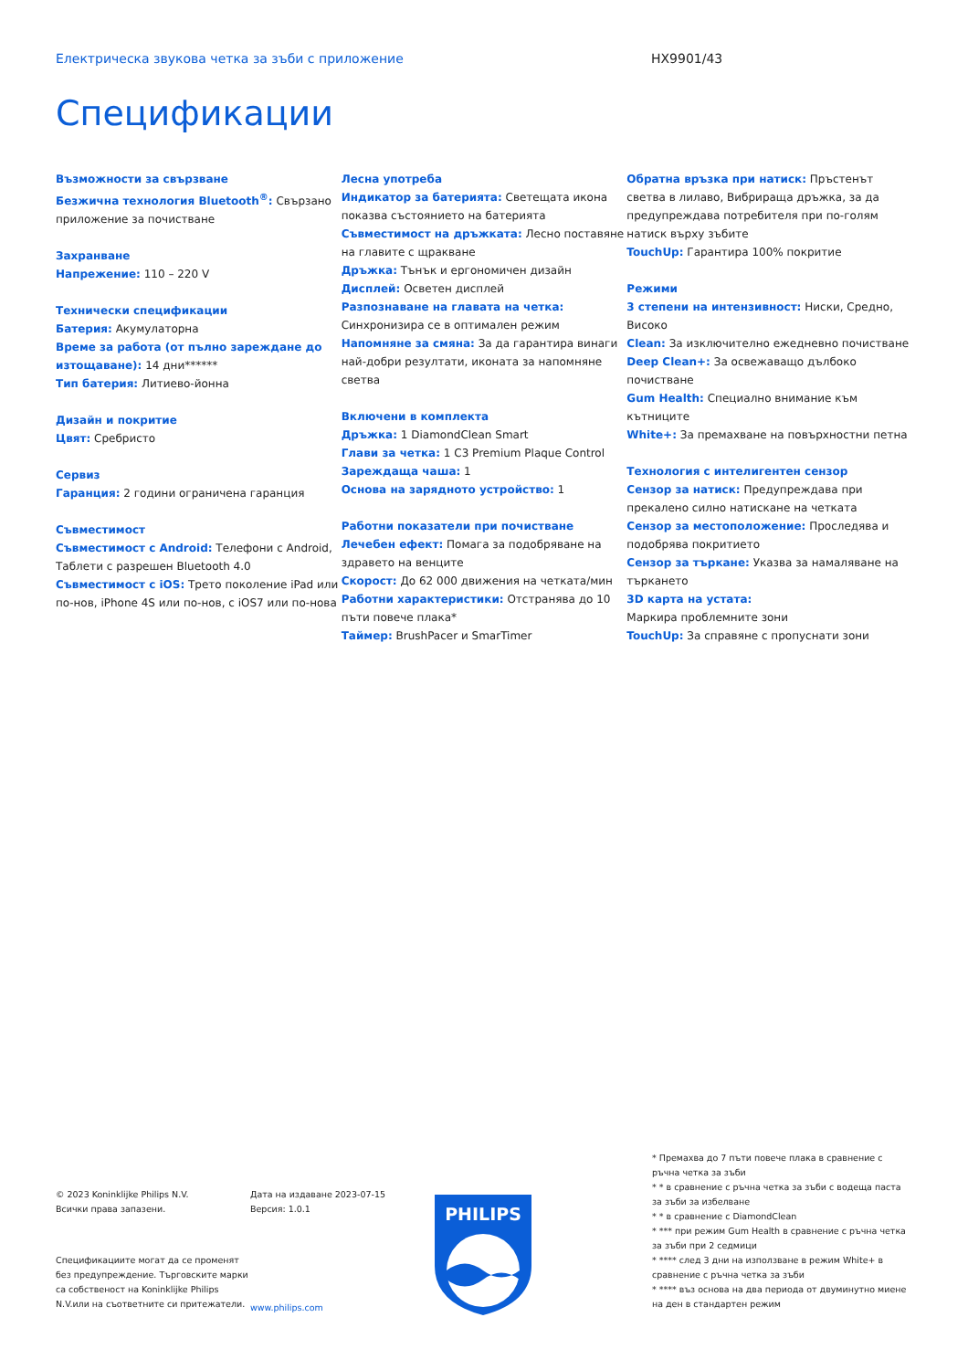Електрическа звукова четка за зъби с приложение HX9901/43
Спецификации
Възможности за свързване
Безжична технология Bluetooth<sup>®</sup>: Свързано приложение за почистване
Захранване
Напрежение: 110 – 220 V
Технически спецификации
Батерия: Акумулаторна
Време за работа (от пълно зареждане до изтощаване): 14 дни******
Тип батерия: Литиево-йонна
Дизайн и покритие
Цвят: Сребристо
Сервиз
Гаранция: 2 години ограничена гаранция
Съвместимост
Съвместимост с Android: Телефони с Android, Таблети с разрешен Bluetooth 4.0
Съвместимост с iOS: Трето поколение iPad или по-нов, iPhone 4S или по-нов, с iOS7 или по-нова
Лесна употреба
Индикатор за батерията: Светещата икона показва състоянието на батерията
Съвместимост на дръжката: Лесно поставяне на главите с щракване
Дръжка: Тънък и ергономичен дизайн
Дисплей: Осветен дисплей
Разпознаване на главата на четка: Синхронизира се в оптимален режим
Напомняне за смяна: За да гарантира винаги най-добри резултати, иконата за напомняне светва
Включени в комплекта
Дръжка: 1 DiamondClean Smart
Глави за четка: 1 C3 Premium Plaque Control
Зареждаща чаша: 1
Основа на зарядното устройство: 1
Работни показатели при почистване
Лечебен ефект: Помага за подобряване на здравето на венците
Скорост: До 62 000 движения на четката/мин
Работни характеристики: Отстранява до 10 пъти повече плака*
Таймер: BrushPacer и SmarTimer
Обратна връзка при натиск: Пръстенът светва в лилаво, Вибрираща дръжка, за да предупреждава потребителя при по-голям натиск върху зъбите
TouchUp: Гарантира 100% покритие
Режими
3 степени на интензивност: Ниски, Средно, Високо
Clean: За изключително ежедневно почистване
Deep Clean+: За освежаващо дълбоко почистване
Gum Health: Специално внимание към кътниците
White+: За премахване на повърхностни петна
Технология с интелигентен сензор
Сензор за натиск: Предупреждава при прекалено силно натискане на четката
Сензор за местоположение: Проследява и подобрява покритието
Сензор за търкане: Указва за намаляване на търкането
3D карта на устата:
Маркира проблемните зони
TouchUp: За справяне с пропуснати зони
© 2023 Koninklijke Philips N.V.
Всички права запазени.
Спецификациите могат да се променят без предупреждение. Търговските марки са собственост на Koninklijke Philips N.V.или на съответните си притежатели.
Дата на издаване 2023-07-15
Версия: 1.0.1
www.philips.com
PHILIPS
* Премахва до 7 пъти повече плака в сравнение с ръчна четка за зъби
* * в сравнение с ръчна четка за зъби с водеща паста за зъби за избелване
* * в сравнение с DiamondClean
* *** при режим Gum Health в сравнение с ръчна четка за зъби при 2 седмици
* **** след 3 дни на използване в режим White+ в сравнение с ръчна четка за зъби
* **** въз основа на два периода от двуминутно миене на ден в стандартен режим